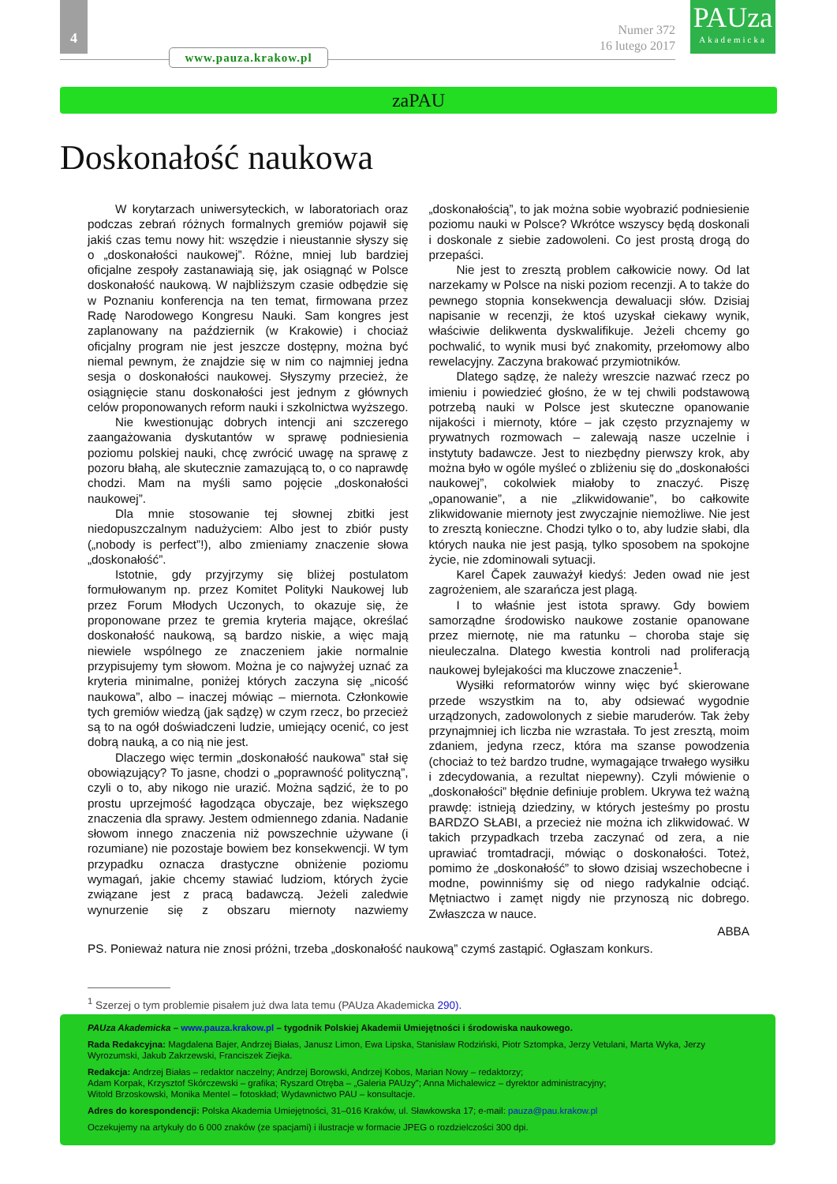4
www.pauza.krakow.pl
Numer 372
16 lutego 2017
PAUza
Akademicka
zaPAU
Doskonałość naukowa
W korytarzach uniwersyteckich, w laboratoriach oraz podczas zebrań różnych formalnych gremiów pojawił się jakiś czas temu nowy hit: wszędzie i nieustannie słyszy się o „doskonałości naukowej”. Różne, mniej lub bardziej oficjalne zespoły zastanawiają się, jak osiągnąć w Polsce doskonałość naukową. W najbliższym czasie odbędzie się w Poznaniu konferencja na ten temat, firmowana przez Radę Narodowego Kongresu Nauki. Sam kongres jest zaplanowany na październik (w Krakowie) i chociaż oficjalny program nie jest jeszcze dostępny, można być niemal pewnym, że znajdzie się w nim co najmniej jedna sesja o doskonałości naukowej. Słyszymy przecież, że osiągnięcie stanu doskonałości jest jednym z głównych celów proponowanych reform nauki i szkolnictwa wyższego.
Nie kwestionując dobrych intencji ani szczerego zaangażowania dyskutantów w sprawę podniesienia poziomu polskiej nauki, chcę zwrócić uwagę na sprawę z pozoru błahą, ale skutecznie zamazującą to, o co naprawdę chodzi. Mam na myśli samo pojęcie „doskonałości naukowej”.
Dla mnie stosowanie tej słownej zbitki jest niedopuszczalnym nadużyciem: Albo jest to zbiór pusty („nobody is perfect”!), albo zmieniamy znaczenie słowa „doskonałość”.
Istotnie, gdy przyjrzymy się bliżej postulatom formułowanym np. przez Komitet Polityki Naukowej lub przez Forum Młodych Uczonych, to okazuje się, że proponowane przez te gremia kryteria mające, określać doskonałość naukową, są bardzo niskie, a więc mają niewiele wspólnego ze znaczeniem jakie normalnie przypisujemy tym słowom. Można je co najwyżej uznać za kryteria minimalne, poniżej których zaczyna się „nicość naukowa”, albo – inaczej mówiąc – miernota. Członkowie tych gremiów wiedzą (jak sądzę) w czym rzecz, bo przecież są to na ogół doświadczeni ludzie, umiejący ocenić, co jest dobrą nauką, a co nią nie jest.
Dlaczego więc termin „doskonałość naukowa” stał się obowiązujący? To jasne, chodzi o „poprawność polityczną”, czyli o to, aby nikogo nie urazić. Można sądzić, że to po prostu uprzejmość łagodząca obyczaje, bez większego znaczenia dla sprawy. Jestem odmiennego zdania. Nadanie słowom innego znaczenia niż powszechnie używane (i rozumiane) nie pozostaje bowiem bez konsekwencji. W tym przypadku oznacza drastyczne obniżenie poziomu wymagań, jakie chcemy stawiać ludziom, których życie związane jest z pracą badawczą. Jeżeli zaledwie wynurzenie się z obszaru miernoty nazwiemy „doskonałością”, to jak można sobie wyobrazić podniesienie poziomu nauki w Polsce? Wkrótce wszyscy będą doskonali i doskonale z siebie zadowoleni. Co jest prostą drogą do przepaści.
Nie jest to zresztą problem całkowicie nowy. Od lat narzekamy w Polsce na niski poziom recenzji. A to także do pewnego stopnia konsekwencja dewaluacji słów. Dzisiaj napisanie w recenzji, że ktoś uzyskał ciekawy wynik, właściwie delikwenta dyskwalifikuje. Jeżeli chcemy go pochwalić, to wynik musi być znakomity, przełomowy albo rewelacyjny. Zaczyna brakować przymiotników.
Dlatego sądzę, że należy wreszcie nazwać rzecz po imieniu i powiedzieć głośno, że w tej chwili podstawową potrzebą nauki w Polsce jest skuteczne opanowanie nijakości i miernoty, które – jak często przyznajemy w prywatnych rozmowach – zalewają nasze uczelnie i instytuty badawcze. Jest to niezbędny pierwszy krok, aby można było w ogóle myśleć o zbliżeniu się do „doskonałości naukowej”, cokolwiek miałoby to znaczyć. Piszę „opanowanie”, a nie „zlikwidowanie”, bo całkowite zlikwidowanie miernoty jest zwyczajnie niemożliwe. Nie jest to zresztą konieczne. Chodzi tylko o to, aby ludzie słabi, dla których nauka nie jest pasją, tylko sposobem na spokojne życie, nie zdominowali sytuacji.
Karel Čapek zauważył kiedyś: Jeden owad nie jest zagrożeniem, ale szarańcza jest plagą.
I to właśnie jest istota sprawy. Gdy bowiem samorządne środowisko naukowe zostanie opanowane przez miernotę, nie ma ratunku – choroba staje się nieuleczalna. Dlatego kwestia kontroli nad proliferacją naukowej bylejakości ma kluczowe znaczenie<sup>1</sup>.
Wysiłki reformatorów winny więc być skierowane przede wszystkim na to, aby odsiewać wygodnie urządzonych, zadowolonych z siebie maruderów. Tak żeby przynajmniej ich liczba nie wzrastała. To jest zresztą, moim zdaniem, jedyna rzecz, która ma szanse powodzenia (chociaż to też bardzo trudne, wymagające trwałego wysiłku i zdecydowania, a rezultat niepewny). Czyli mówienie o „doskonałości” błędnie definiuje problem. Ukrywa też ważną prawdę: istnieją dziedziny, w których jesteśmy po prostu BARDZO SŁABI, a przecież nie można ich zlikwidować. W takich przypadkach trzeba zaczynać od zera, a nie uprawiać tromtadracji, mówiąc o doskonałości. Toteż, pomimo że „doskonałość” to słowo dzisiaj wszechobecne i modne, powinniśmy się od niego radykalnie odciąć. Mętniactwo i zamęt nigdy nie przynoszą nic dobrego. Zwłaszcza w nauce.
ABBA
PS. Ponieważ natura nie znosi próżni, trzeba „doskonałość naukową” czymś zastąpić. Ogłaszam konkurs.
<sup>1</sup> Szerzej o tym problemie pisałem już dwa lata temu (PAUza Akademicka 290).
PAUza Akademicka – www.pauza.krakow.pl – tygodnik Polskiej Akademii Umiejętności i środowiska naukowego.
Rada Redakcyjna: Magdalena Bajer, Andrzej Białas, Janusz Limon, Ewa Lipska, Stanisław Rodziński, Piotr Sztompka, Jerzy Vetulani, Marta Wyka, Jerzy Wyrozumski, Jakub Zakrzewski, Franciszek Ziejka.
Redakcja: Andrzej Białas – redaktor naczelny; Andrzej Borowski, Andrzej Kobos, Marian Nowy – redaktorzy;
Adam Korpak, Krzysztof Skórczewski – grafika; Ryszard Otręba – „Galeria PAUzy”; Anna Michalewicz – dyrektor administracyjny;
Witold Brzoskowski, Monika Mentel – fotoskład; Wydawnictwo PAU – konsultacje.
Adres do korespondencji: Polska Akademia Umiejętności, 31–016 Kraków, ul. Sławkowska 17; e-mail: pauza@pau.krakow.pl
Oczekujemy na artykuły do 6 000 znaków (ze spacjami) i ilustracje w formacie JPEG o rozdzielczości 300 dpi.